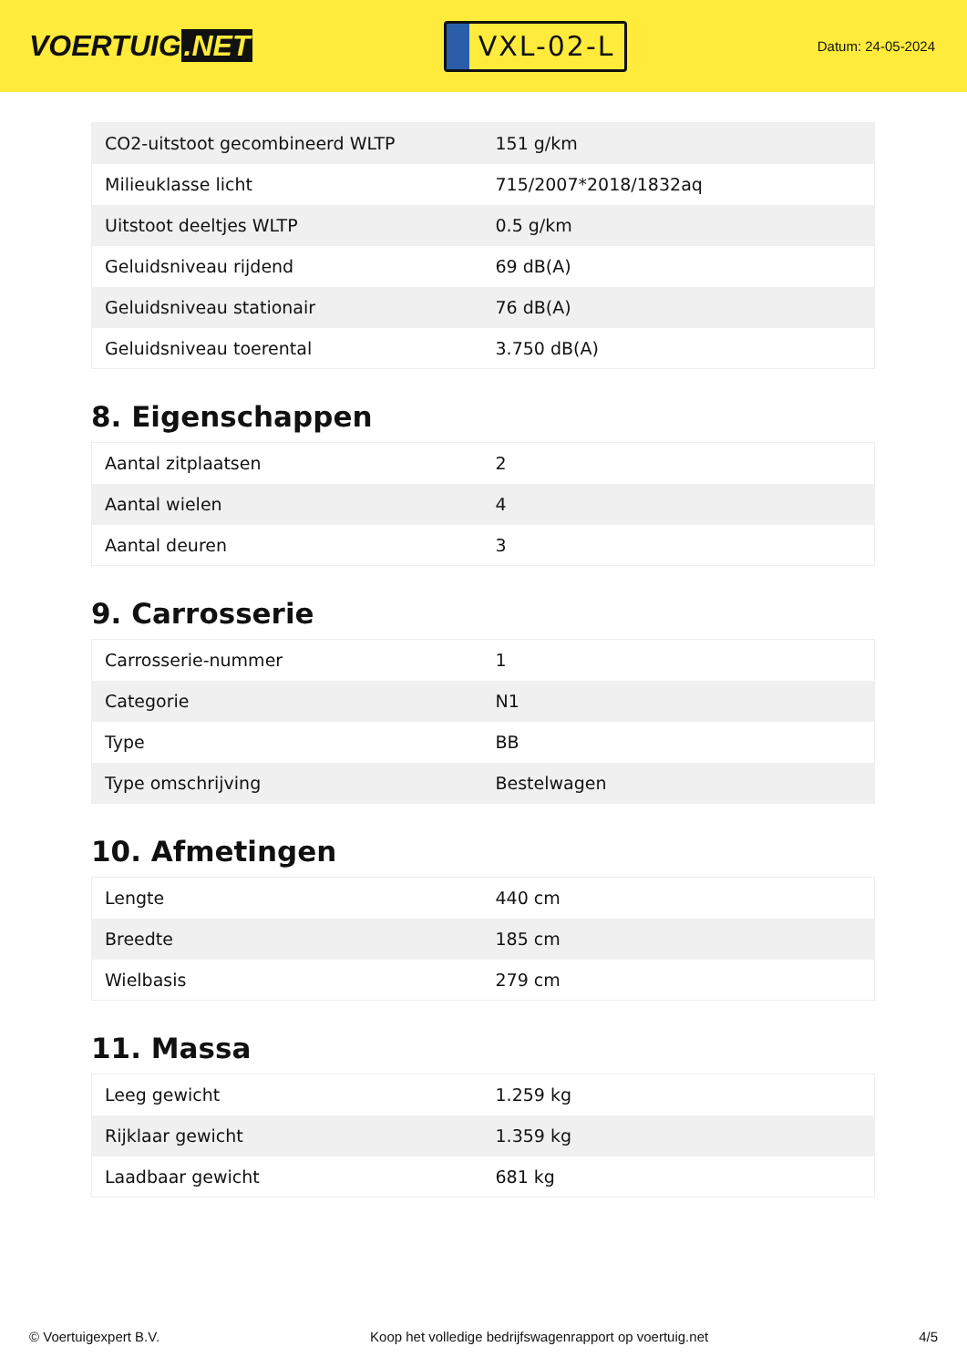VOERTUIG.NET
VXL-02-L
Datum: 24-05-2024
| CO2-uitstoot gecombineerd WLTP | 151 g/km |
| Milieuklasse licht | 715/2007*2018/1832aq |
| Uitstoot deeltjes WLTP | 0.5 g/km |
| Geluidsniveau rijdend | 69 dB(A) |
| Geluidsniveau stationair | 76 dB(A) |
| Geluidsniveau toerental | 3.750 dB(A) |
8. Eigenschappen
| Aantal zitplaatsen | 2 |
| Aantal wielen | 4 |
| Aantal deuren | 3 |
9. Carrosserie
| Carrosserie-nummer | 1 |
| Categorie | N1 |
| Type | BB |
| Type omschrijving | Bestelwagen |
10. Afmetingen
| Lengte | 440 cm |
| Breedte | 185 cm |
| Wielbasis | 279 cm |
11. Massa
| Leeg gewicht | 1.259 kg |
| Rijklaar gewicht | 1.359 kg |
| Laadbaar gewicht | 681 kg |
© Voertuigexpert B.V. Koop het volledige bedrijfswagenrapport op voertuig.net 4/5